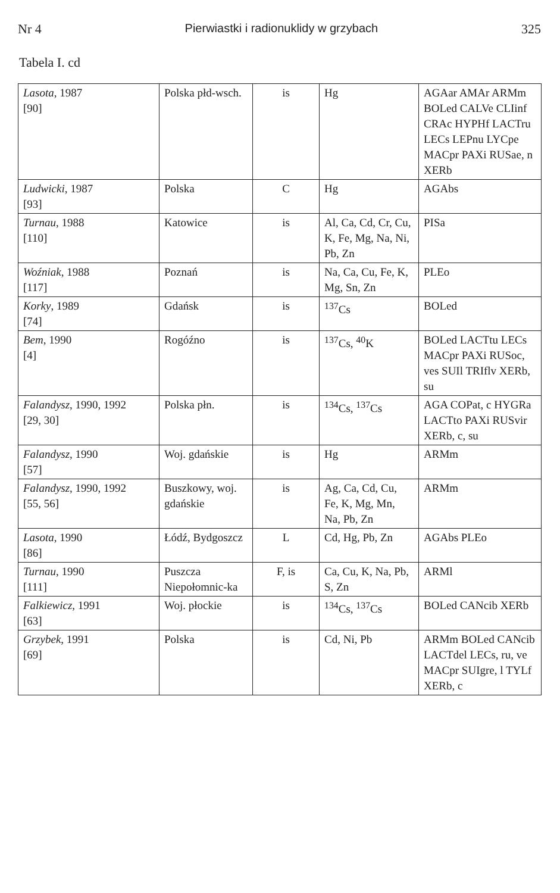Nr 4 Pierwiastki i radionuklidy w grzybach 325
Tabela I. cd
| Lasota , 1987 [90] | Polska płd-wsch. | is | Hg | AGAar AMAr ARMm BOLed CALVe CLIinf CRAc HYPHf LACTru LECs LEPnu LYCpe MACpr PAXi RUSae, n XERb |
| Ludwicki , 1987 [93] | Polska | C | Hg | AGAbs |
| Turnau , 1988 [110] | Katowice | is | Al, Ca, Cd, Cr, Cu, K, Fe, Mg, Na, Ni, Pb, Zn | PISa |
| Woźniak , 1988 [117] | Poznań | is | Na, Ca, Cu, Fe, K, Mg, Sn, Zn | PLEo |
| Korky , 1989 [74] | Gdańsk | is | <sup>137</sup>Cs | BOLed |
| Bem , 1990 [4] | Rogóźno | is | <sup>137</sup>Cs, <sup>40</sup>K | BOLed LACTtu LECs MACpr PAXi RUSoc, ves SUIl TRIflv XERb, su |
| Falandysz , 1990, 1992 [29, 30] | Polska płn. | is | <sup>134</sup>Cs, <sup>137</sup>Cs | AGA COPat, c HYGRa LACTto PAXi RUSvir XERb, c, su |
| Falandysz , 1990 [57] | Woj. gdańskie | is | Hg | ARMm |
| Falandysz , 1990, 1992 [55, 56] | Buszkowy, woj. gdańskie | is | Ag, Ca, Cd, Cu, Fe, K, Mg, Mn, Na, Pb, Zn | ARMm |
| Lasota , 1990 [86] | Łódź, Bydgoszcz | L | Cd, Hg, Pb, Zn | AGAbs PLEo |
| Turnau , 1990 [111] | Puszcza Niepołomnic-ka | F, is | Ca, Cu, K, Na, Pb, S, Zn | ARMl |
| Falkiewicz , 1991 [63] | Woj. płockie | is | <sup>134</sup>Cs, <sup>137</sup>Cs | BOLed CANcib XERb |
| Grzybek , 1991 [69] | Polska | is | Cd, Ni, Pb | ARMm BOLed CANcib LACTdel LECs, ru, ve MACpr SUIgre, l TYLf XERb, c |